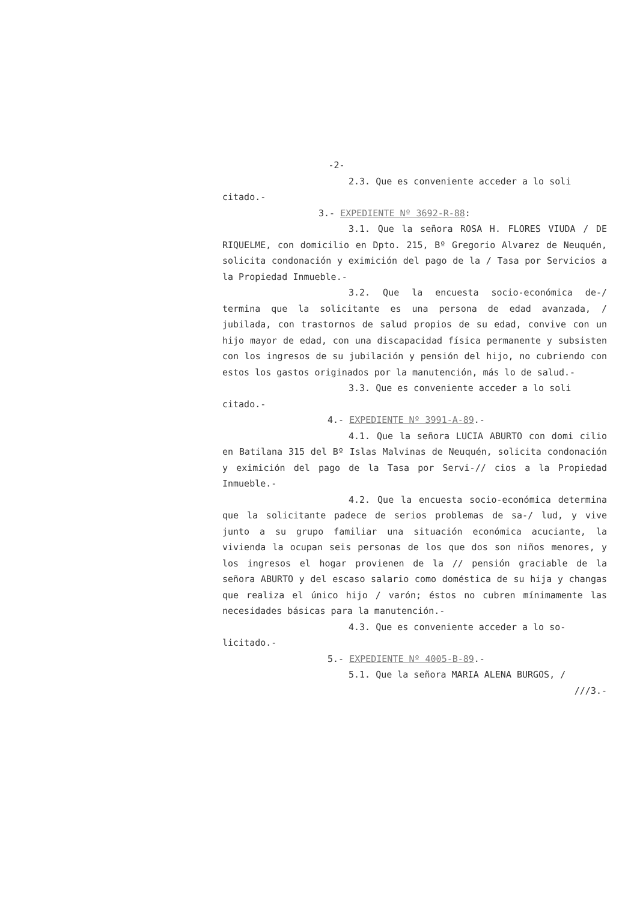-2-
2.3. Que es conveniente acceder a lo soli
citado.-
3.- EXPEDIENTE Nº 3692-R-88:
3.1. Que la señora ROSA H. FLORES VIUDA / DE RIQUELME, con domicilio en Dpto. 215, Bº Gregorio Alvarez de Neuquén, solicita condonación y eximición del pago de la / Tasa por Servicios a la Propiedad Inmueble.-
3.2. Que la encuesta socio-económica de-/ termina que la solicitante es una persona de edad avanzada, / jubilada, con trastornos de salud propios de su edad, convive con un hijo mayor de edad, con una discapacidad física permanente y subsisten con los ingresos de su jubilación y pensión del hijo, no cubriendo con estos los gastos originados por la manutención, más lo de salud.-
3.3. Que es conveniente acceder a lo soli
citado.-
4.- EXPEDIENTE Nº 3991-A-89.-
4.1. Que la señora LUCIA ABURTO con domi cilio en Batilana 315 del Bº Islas Malvinas de Neuquén, solicita condonación y eximición del pago de la Tasa por Servi-// cios a la Propiedad Inmueble.-
4.2. Que la encuesta socio-económica determina que la solicitante padece de serios problemas de sa-/ lud, y vive junto a su grupo familiar una situación económica acuciante, la vivienda la ocupan seis personas de los que dos son niños menores, y los ingresos el hogar provienen de la // pensión graciable de la señora ABURTO y del escaso salario como doméstica de su hija y changas que realiza el único hijo / varón; éstos no cubren mínimamente las necesidades básicas para la manutención.-
4.3. Que es conveniente acceder a lo so-
licitado.-
5.- EXPEDIENTE Nº 4005-B-89.-
5.1. Que la señora MARIA ALENA BURGOS, /
///3.-